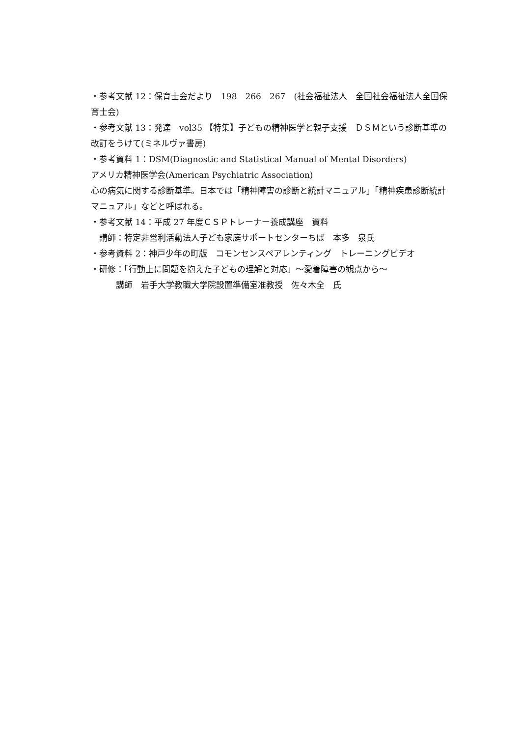・参考文献 12：保育士会だより　198　266　267　(社会福祉法人　全国社会福祉法人全国保育士会)
・参考文献 13：発達　vol35 【特集】子どもの精神医学と親子支援　ＤＳＭという診断基準の改訂をうけて(ミネルヴァ書房)
・参考資料 1：DSM(Diagnostic and Statistical Manual of Mental Disorders)
アメリカ精神医学会(American Psychiatric Association)
心の病気に関する診断基準。日本では「精神障害の診断と統計マニュアル」「精神疾患診断統計マニュアル」などと呼ばれる。
・参考文献 14：平成 27 年度ＣＳＰトレーナー養成講座　資料
　講師：特定非営利活動法人子ども家庭サポートセンターちば　本多　泉氏
・参考資料 2：神戸少年の町版　コモンセンスペアレンティング　トレーニングビデオ
・研修：「行動上に問題を抱えた子どもの理解と対応」～愛着障害の観点から～
　　　講師　岩手大学教職大学院設置準備室准教授　佐々木全　氏